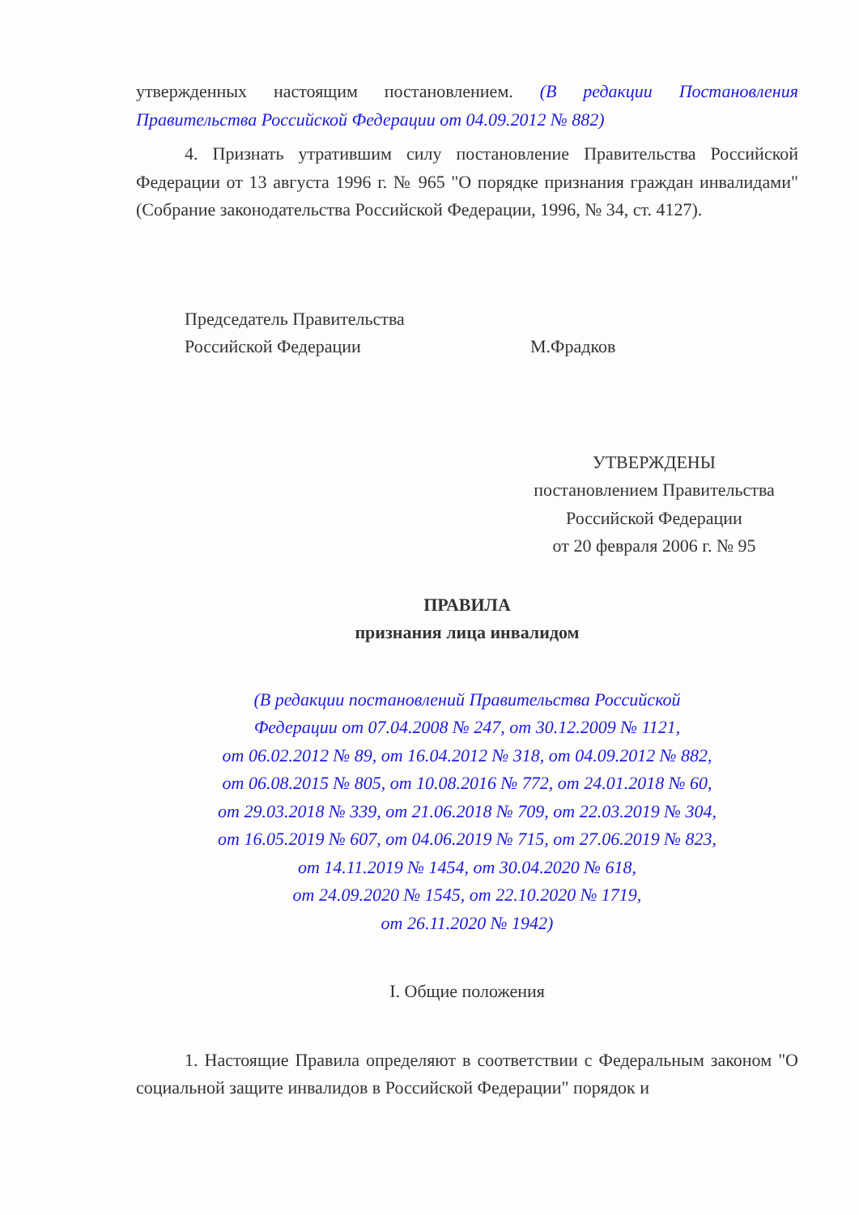утвержденных настоящим постановлением. (В редакции Постановления Правительства Российской Федерации от 04.09.2012 № 882)
4. Признать утратившим силу постановление Правительства Российской Федерации от 13 августа 1996 г. № 965 "О порядке признания граждан инвалидами" (Собрание законодательства Российской Федерации, 1996, № 34, ст. 4127).
Председатель Правительства
Российской Федерации
М.Фрадков
УТВЕРЖДЕНЫ
постановлением Правительства
Российской Федерации
от 20 февраля 2006 г. № 95
ПРАВИЛА
признания лица инвалидом
(В редакции постановлений Правительства Российской
Федерации от 07.04.2008 № 247, от 30.12.2009 № 1121,
от 06.02.2012 № 89, от 16.04.2012 № 318, от 04.09.2012 № 882,
от 06.08.2015 № 805, от 10.08.2016 № 772, от 24.01.2018 № 60,
от 29.03.2018 № 339, от 21.06.2018 № 709, от 22.03.2019 № 304,
от 16.05.2019 № 607, от 04.06.2019 № 715, от 27.06.2019 № 823,
от 14.11.2019 № 1454, от 30.04.2020 № 618,
от 24.09.2020 № 1545, от 22.10.2020 № 1719,
от 26.11.2020 № 1942)
I. Общие положения
1. Настоящие Правила определяют в соответствии с Федеральным законом "О социальной защите инвалидов в Российской Федерации" порядок и